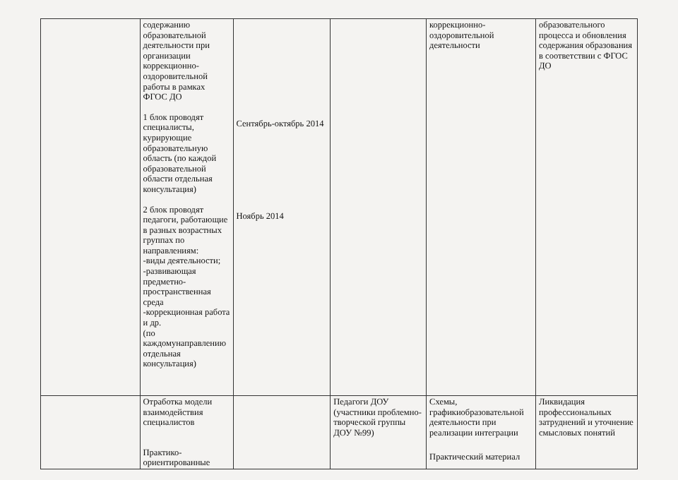| | содержанию образовательной деятельности при организации коррекционно-оздоровительной работы в рамках ФГОС ДО 1 блок проводят специалисты, курирующие образовательную область (по каждой образовательной области отдельная консультация) 2 блок проводят педагоги, работающие в разных возрастных группах по направлениям: -виды деятельности; -развивающая предметно-пространственная среда -коррекционная работа и др. (по каждомунаправлению отдельная консультация) | Сентябрь-октябрь 2014 Ноябрь 2014 | | коррекционно-оздоровительной деятельности | образовательного процесса и обновления содержания образования в соответствии с ФГОС ДО |
| | Отработка модели взаимодействия специалистов Практико-ориентированные | | Педагоги ДОУ (участники проблемно-творческой группы ДОУ №99) | Схемы, графикиобразовательной деятельности при реализации интеграции Практический материал | Ликвидация профессиональных затруднений и уточнение смысловых понятий |